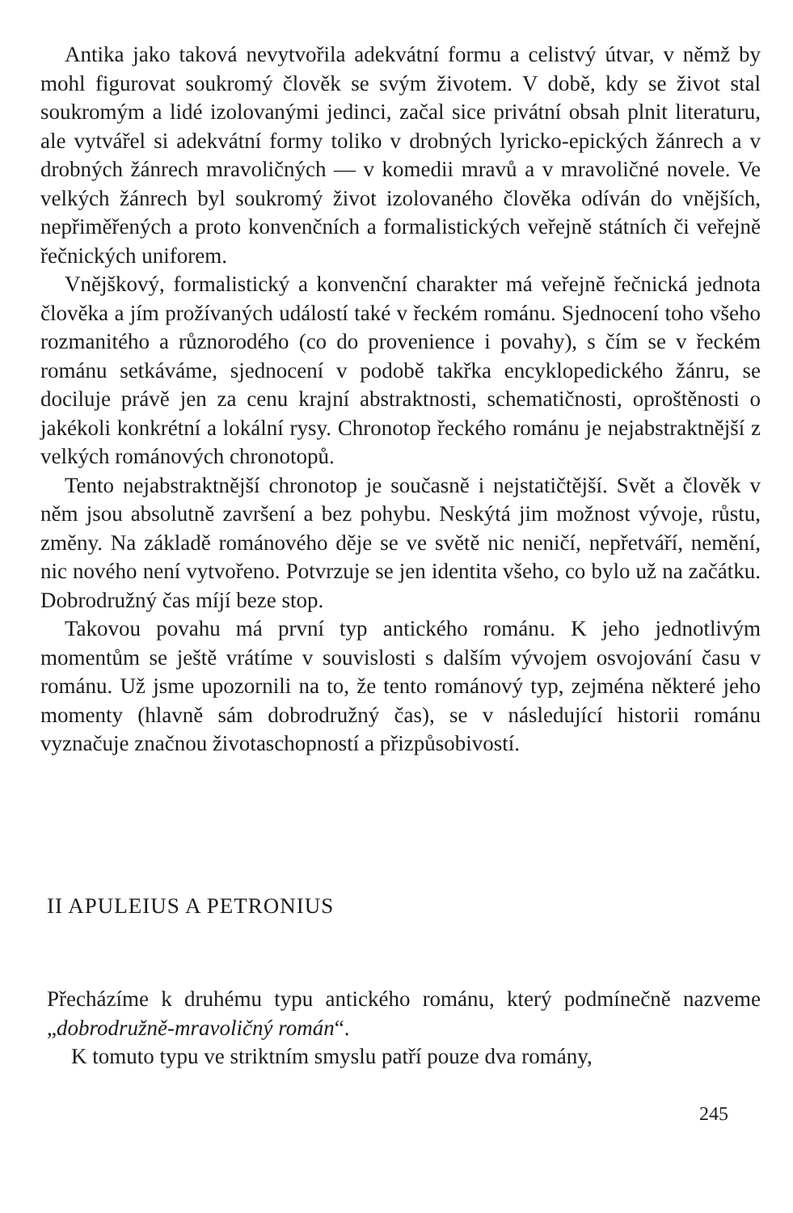Antika jako taková nevytvořila adekvátní formu a celistvý útvar, v němž by mohl figurovat soukromý člověk se svým životem. V době, kdy se život stal soukromým a lidé izolovanými jedinci, začal sice privátní obsah plnit literaturu, ale vytvářel si adekvátní formy toliko v drobných lyricko-epických žánrech a v drobných žánrech mravoličných — v komedii mravů a v mravoličné novele. Ve velkých žánrech byl soukromý život izolovaného člověka odíván do vnějších, nepřiměřených a proto konvenčních a formalistických veřejně státních či veřejně řečnických uniforem.
Vnějškový, formalistický a konvenční charakter má veřejně řečnická jednota člověka a jím prožívaných událostí také v řeckém románu. Sjednocení toho všeho rozmanitého a různorodého (co do provenience i povahy), s čím se v řeckém románu setkáváme, sjednocení v podobě takřka encyklopedického žánru, se dociluje právě jen za cenu krajní abstraktnosti, schematičnosti, oproštěnosti o jakékoli konkrétní a lokální rysy. Chronotop řeckého románu je nejabstraktnější z velkých románových chronotopů.
Tento nejabstraktnější chronotop je současně i nejstatičtější. Svět a člověk v něm jsou absolutně završení a bez pohybu. Neskýtá jim možnost vývoje, růstu, změny. Na základě románového děje se ve světě nic neničí, nepřetváří, nemění, nic nového není vytvořeno. Potvrzuje se jen identita všeho, co bylo už na začátku. Dobrodružný čas míjí beze stop.
Takovou povahu má první typ antického románu. K jeho jednotlivým momentům se ještě vrátíme v souvislosti s dalším vývojem osvojování času v románu. Už jsme upozornili na to, že tento románový typ, zejména některé jeho momenty (hlavně sám dobrodružný čas), se v následující historii románu vyznačuje značnou životaschopností a přizpůsobivostí.
II APULEIUS A PETRONIUS
Přecházíme k druhému typu antického románu, který podmínečně nazveme „dobrodružně-mravoličný román“.
K tomuto typu ve striktním smyslu patří pouze dva romány,
245